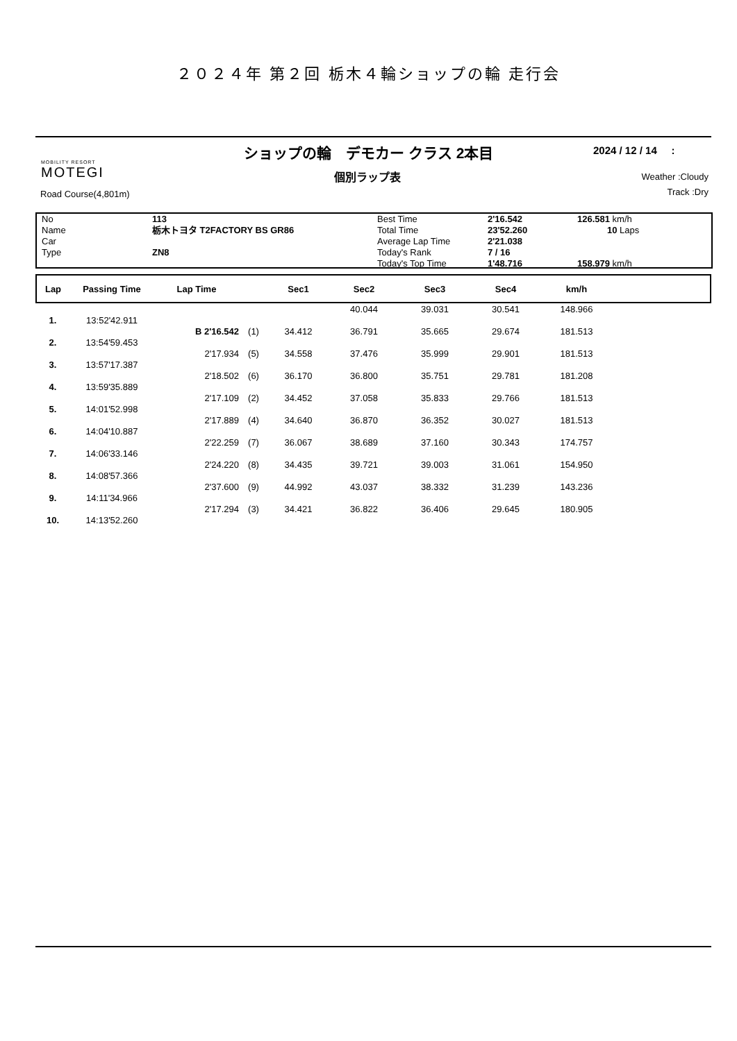２０２４年 第２回 栃木４輪ショップの輪 走行会
MOBILITY RESORT
MOTEGI
ショップの輪　デモカー クラス 2本目
個別ラップ表
2024 / 12 / 14 :
Weather :Cloudy
Track :Dry
Road Course(4,801m)
| No | 113 | Best Time | 2'16.542 | 126.581 km/h |
| Name | 栃木トヨタ T2FACTORY BS GR86 | Total Time | 23'52.260 | 10 Laps |
| Car | | Average Lap Time | 2'21.038 | |
| Type | ZN8 | Today's Rank | 7 / 16 | |
| | | Today's Top Time | 1'48.716 | 158.979 km/h |
| Lap | Passing Time | Lap Time | | Sec1 | Sec2 | Sec3 | Sec4 | km/h | |
| --- | --- | --- | --- | --- | --- | --- | --- | --- | --- |
| | | | | | 40.044 | 39.031 | 30.541 | 148.966 | |
| 1. | 13:52'42.911 | | | | | | | | |
| | | B 2'16.542 | (1) | 34.412 | 36.791 | 35.665 | 29.674 | 181.513 | |
| 2. | 13:54'59.453 | | | | | | | | |
| | | 2'17.934 | (5) | 34.558 | 37.476 | 35.999 | 29.901 | 181.513 | |
| 3. | 13:57'17.387 | | | | | | | | |
| | | 2'18.502 | (6) | 36.170 | 36.800 | 35.751 | 29.781 | 181.208 | |
| 4. | 13:59'35.889 | | | | | | | | |
| | | 2'17.109 | (2) | 34.452 | 37.058 | 35.833 | 29.766 | 181.513 | |
| 5. | 14:01'52.998 | | | | | | | | |
| | | 2'17.889 | (4) | 34.640 | 36.870 | 36.352 | 30.027 | 181.513 | |
| 6. | 14:04'10.887 | | | | | | | | |
| | | 2'22.259 | (7) | 36.067 | 38.689 | 37.160 | 30.343 | 174.757 | |
| 7. | 14:06'33.146 | | | | | | | | |
| | | 2'24.220 | (8) | 34.435 | 39.721 | 39.003 | 31.061 | 154.950 | |
| 8. | 14:08'57.366 | | | | | | | | |
| | | 2'37.600 | (9) | 44.992 | 43.037 | 38.332 | 31.239 | 143.236 | |
| 9. | 14:11'34.966 | | | | | | | | |
| | | 2'17.294 | (3) | 34.421 | 36.822 | 36.406 | 29.645 | 180.905 | |
| 10. | 14:13'52.260 | | | | | | | | |